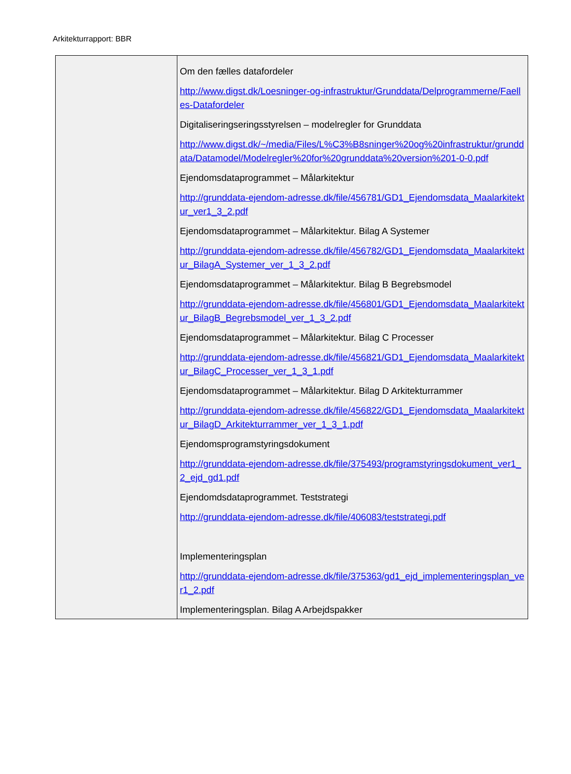Arkitekturrapport: BBR
| | Om den fælles datafordeler http://www.digst.dk/Loesninger-og-infrastruktur/Grunddata/Delprogrammerne/Faelles-Datafordeler Digitaliseringseringsstyrelsen – modelregler for Grunddata http://www.digst.dk/~/media/Files/L%C3%B8sninger%20og%20infrastruktur/grunddata/Datamodel/Modelregler%20for%20grunddata%20version%201-0-0.pdf Ejendomsdataprogrammet – Målarkitektur http://grunddata-ejendom-adresse.dk/file/456781/GD1_Ejendomsdata_Maalarkitektur_ver1_3_2.pdf Ejendomsdataprogrammet – Målarkitektur. Bilag A Systemer http://grunddata-ejendom-adresse.dk/file/456782/GD1_Ejendomsdata_Maalarkitektur_BilagA_Systemer_ver_1_3_2.pdf Ejendomsdataprogrammet – Målarkitektur. Bilag B Begrebsmodel http://grunddata-ejendom-adresse.dk/file/456801/GD1_Ejendomsdata_Maalarkitektur_BilagB_Begrebsmodel_ver_1_3_2.pdf Ejendomsdataprogrammet – Målarkitektur. Bilag C Processer http://grunddata-ejendom-adresse.dk/file/456821/GD1_Ejendomsdata_Maalarkitektur_BilagC_Processer_ver_1_3_1.pdf Ejendomsdataprogrammet – Målarkitektur. Bilag D Arkitekturrammer http://grunddata-ejendom-adresse.dk/file/456822/GD1_Ejendomsdata_Maalarkitektur_BilagD_Arkitekturrammer_ver_1_3_1.pdf Ejendomsprogramstyringsdokument http://grunddata-ejendom-adresse.dk/file/375493/programstyringsdokument_ver1_2_ejd_gd1.pdf Ejendomdsdataprogrammet. Teststrategi http://grunddata-ejendom-adresse.dk/file/406083/teststrategi.pdf Implementeringsplan http://grunddata-ejendom-adresse.dk/file/375363/gd1_ejd_implementeringsplan_ver1_2.pdf Implementeringsplan. Bilag A Arbejdspakker |